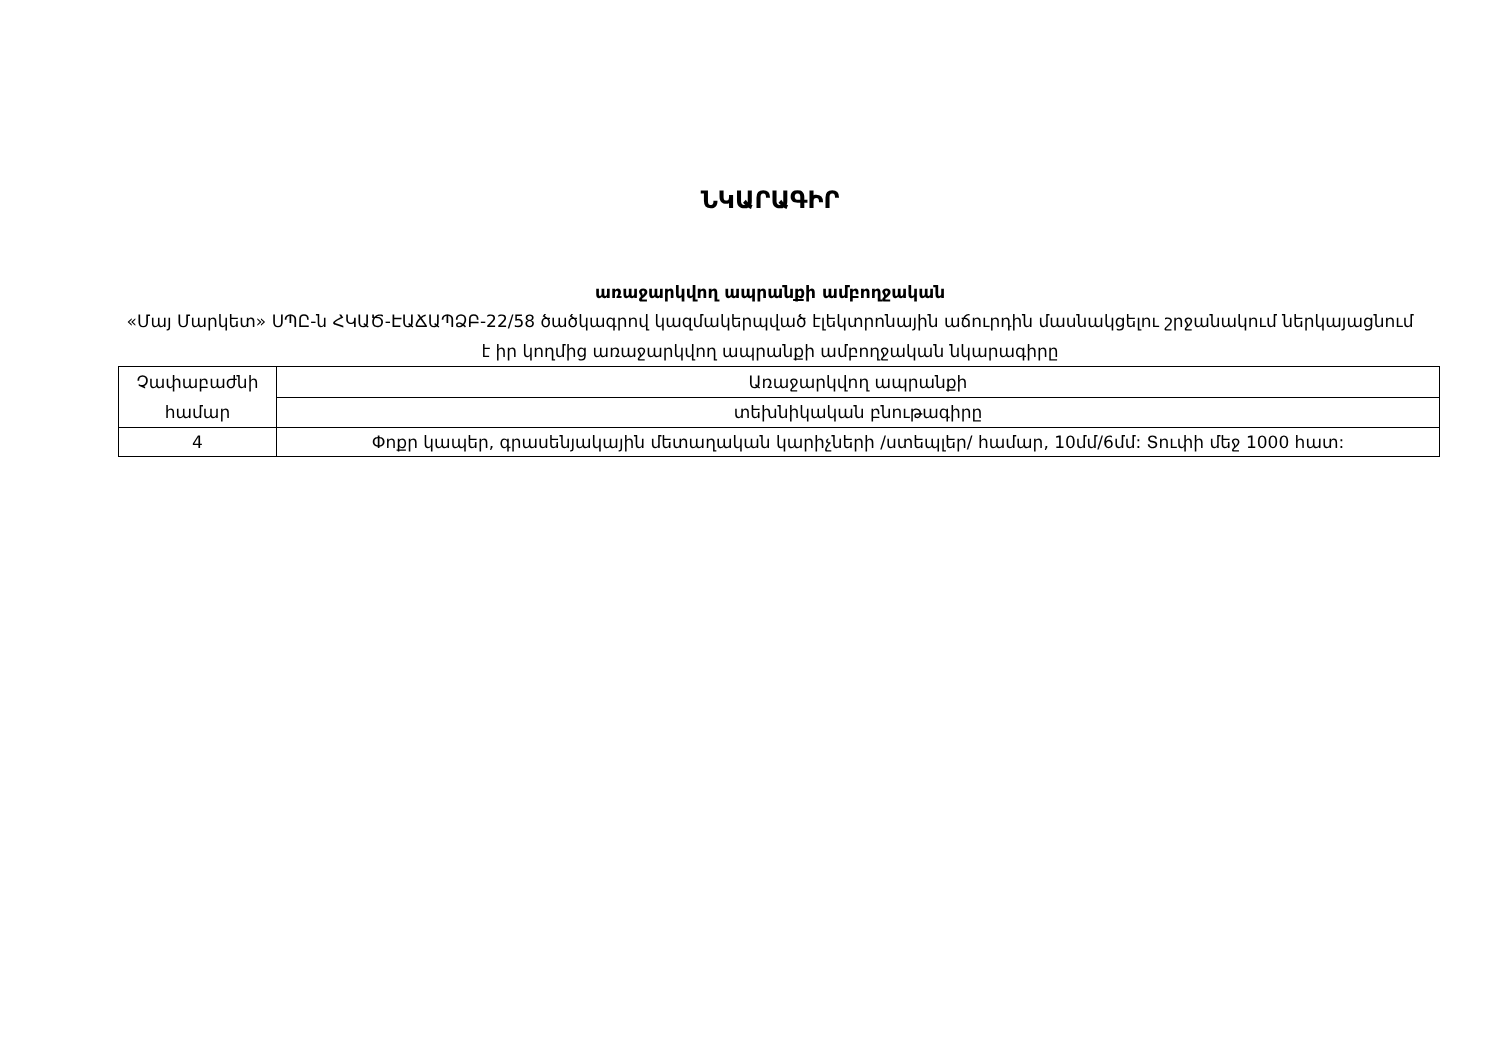ՆԿԱՐԱԳԻՐ
առաջարկվող ապրանքի ամբողջական
«Մայ Մարկետ» ՍՊԸ-ն ՀԿԱԾ-ԷԱՃԱՊՁԲ-22/58 ծածկագրով կազմակերպված էլեկտրոնային աճուրդին մասնակցելու շրջանակում ներկայացնում է իր կողմից առաջարկվող ապրանքի ամբողջական նկարագիրը
| Չափաբաժնի համար | Առաջարկվող ապրանքի |
| | տեխնիկական բնութագիրը |
| 4 | Փոքր կապեր, գրասենյակային մետաղական կարիչների /ստեպլեր/ համար, 10մմ/6մմ: Տուփի մեջ 1000 հատ: |